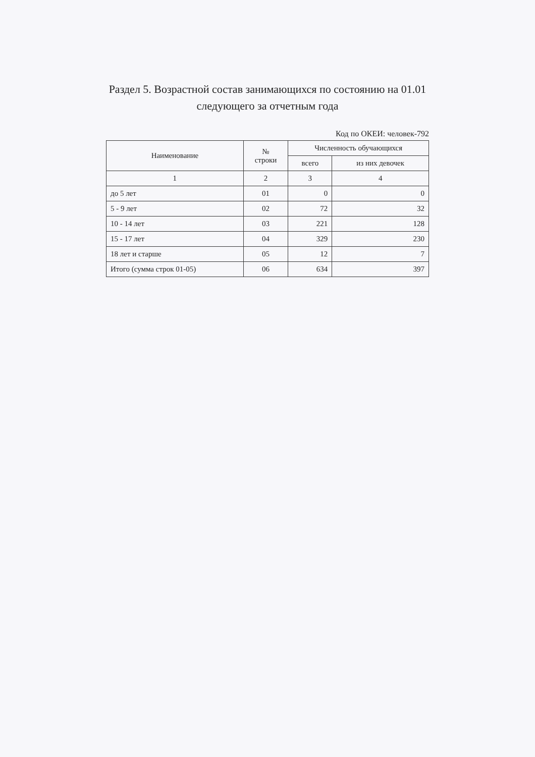Раздел 5. Возрастной состав занимающихся по состоянию на 01.01
следующего за отчетным года
Код по ОКЕИ: человек-792
| Наименование | № строки | Численность обучающихся | |
| --- | --- | --- | --- |
| | | всего | из них девочек |
| 1 | 2 | 3 | 4 |
| до 5 лет | 01 | 0 | 0 |
| 5 - 9 лет | 02 | 72 | 32 |
| 10 - 14 лет | 03 | 221 | 128 |
| 15 - 17 лет | 04 | 329 | 230 |
| 18 лет и старше | 05 | 12 | 7 |
| Итого (сумма строк 01-05) | 06 | 634 | 397 |